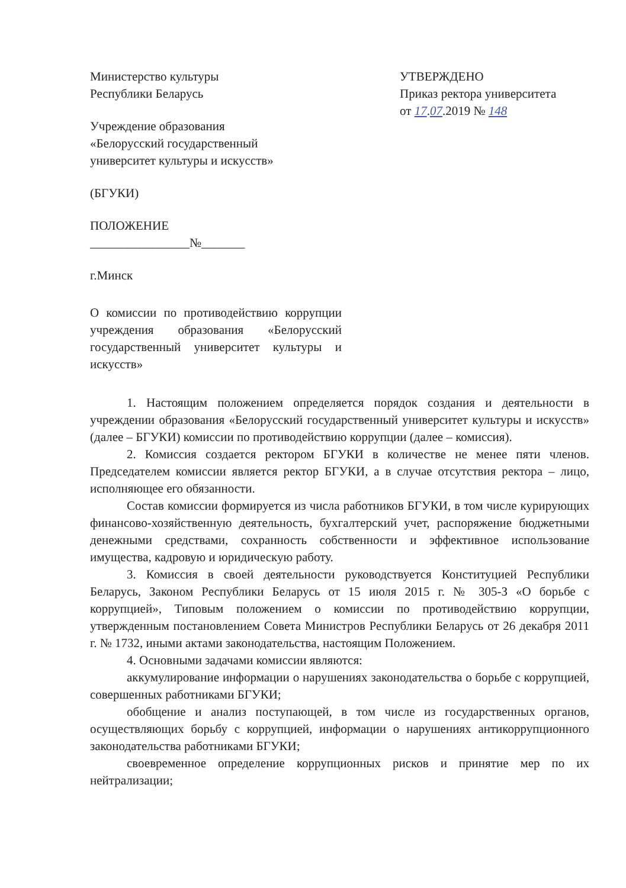Министерство культуры
Республики Беларусь
Учреждение образования
«Белорусский государственный
университет культуры и искусств»
(БГУКИ)
ПОЛОЖЕНИЕ
________________№_______
г.Минск
УТВЕРЖДЕНО
Приказ ректора университета
от 17.07.2019 № 148
О комиссии по противодействию коррупции учреждения образования «Белорусский государственный университет культуры и искусств»
1. Настоящим положением определяется порядок создания и деятельности в учреждении образования «Белорусский государственный университет культуры и искусств» (далее – БГУКИ) комиссии по противодействию коррупции (далее – комиссия).
2. Комиссия создается ректором БГУКИ в количестве не менее пяти членов. Председателем комиссии является ректор БГУКИ, а в случае отсутствия ректора – лицо, исполняющее его обязанности.
Состав комиссии формируется из числа работников БГУКИ, в том числе курирующих финансово-хозяйственную деятельность, бухгалтерский учет, распоряжение бюджетными денежными средствами, сохранность собственности и эффективное использование имущества, кадровую и юридическую работу.
3. Комиссия в своей деятельности руководствуется Конституцией Республики Беларусь, Законом Республики Беларусь от 15 июля 2015 г. № 305-З «О борьбе с коррупцией», Типовым положением о комиссии по противодействию коррупции, утвержденным постановлением Совета Министров Республики Беларусь от 26 декабря 2011 г. № 1732, иными актами законодательства, настоящим Положением.
4. Основными задачами комиссии являются:
аккумулирование информации о нарушениях законодательства о борьбе с коррупцией, совершенных работниками БГУКИ;
обобщение и анализ поступающей, в том числе из государственных органов, осуществляющих борьбу с коррупцией, информации о нарушениях антикоррупционного законодательства работниками БГУКИ;
своевременное определение коррупционных рисков и принятие мер по их нейтрализации;